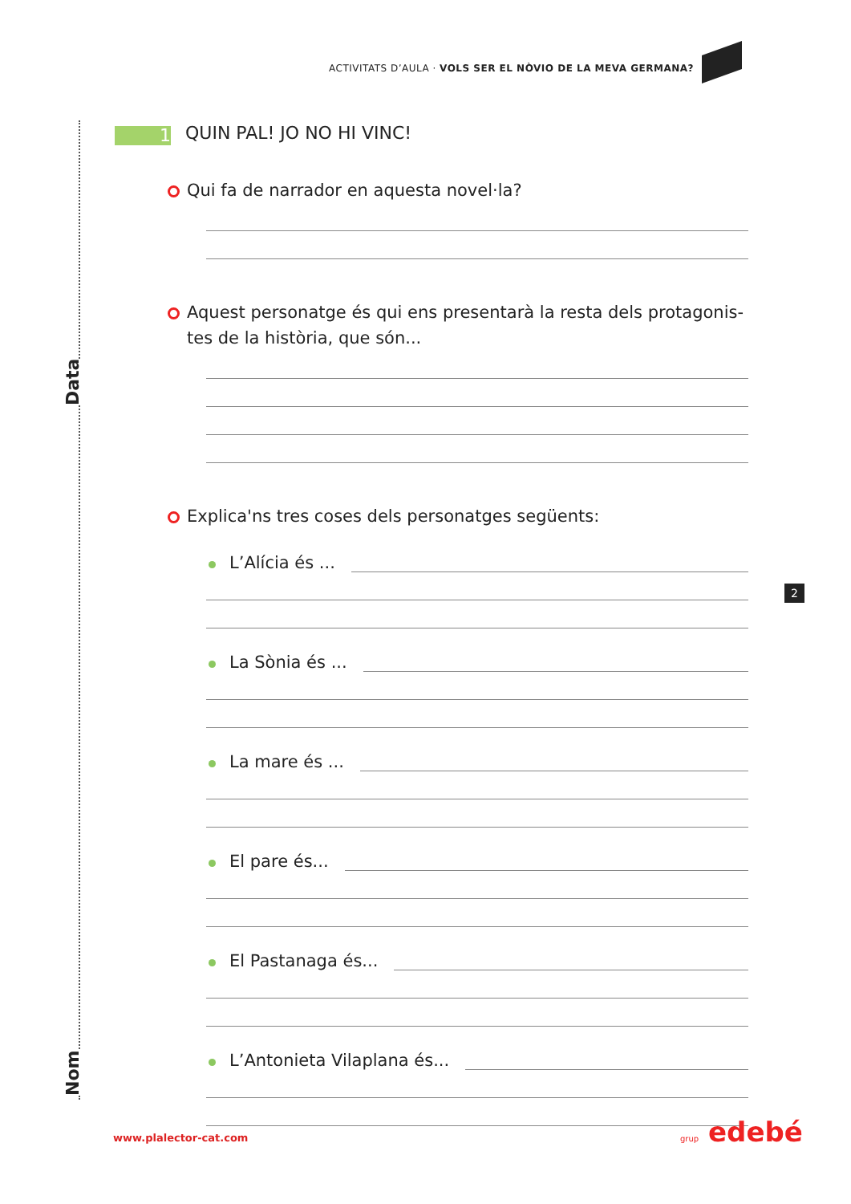ACTIVITATS D’AULA · VOLS SER EL NÒVIO DE LA MEVA GERMANA?
Data
Nom
1
QUIN PAL! JO NO HI VINC!
Qui fa de narrador en aquesta novel·la?
Aquest personatge és qui ens presentarà la resta dels protagonis-tes de la història, que són...
Explica'ns tres coses dels personatges següents:
L’Alícia és ...
La Sònia és ...
La mare és ...
El pare és...
El Pastanaga és...
L’Antonieta Vilaplana és...
2
www.plalector-cat.com grup edebé